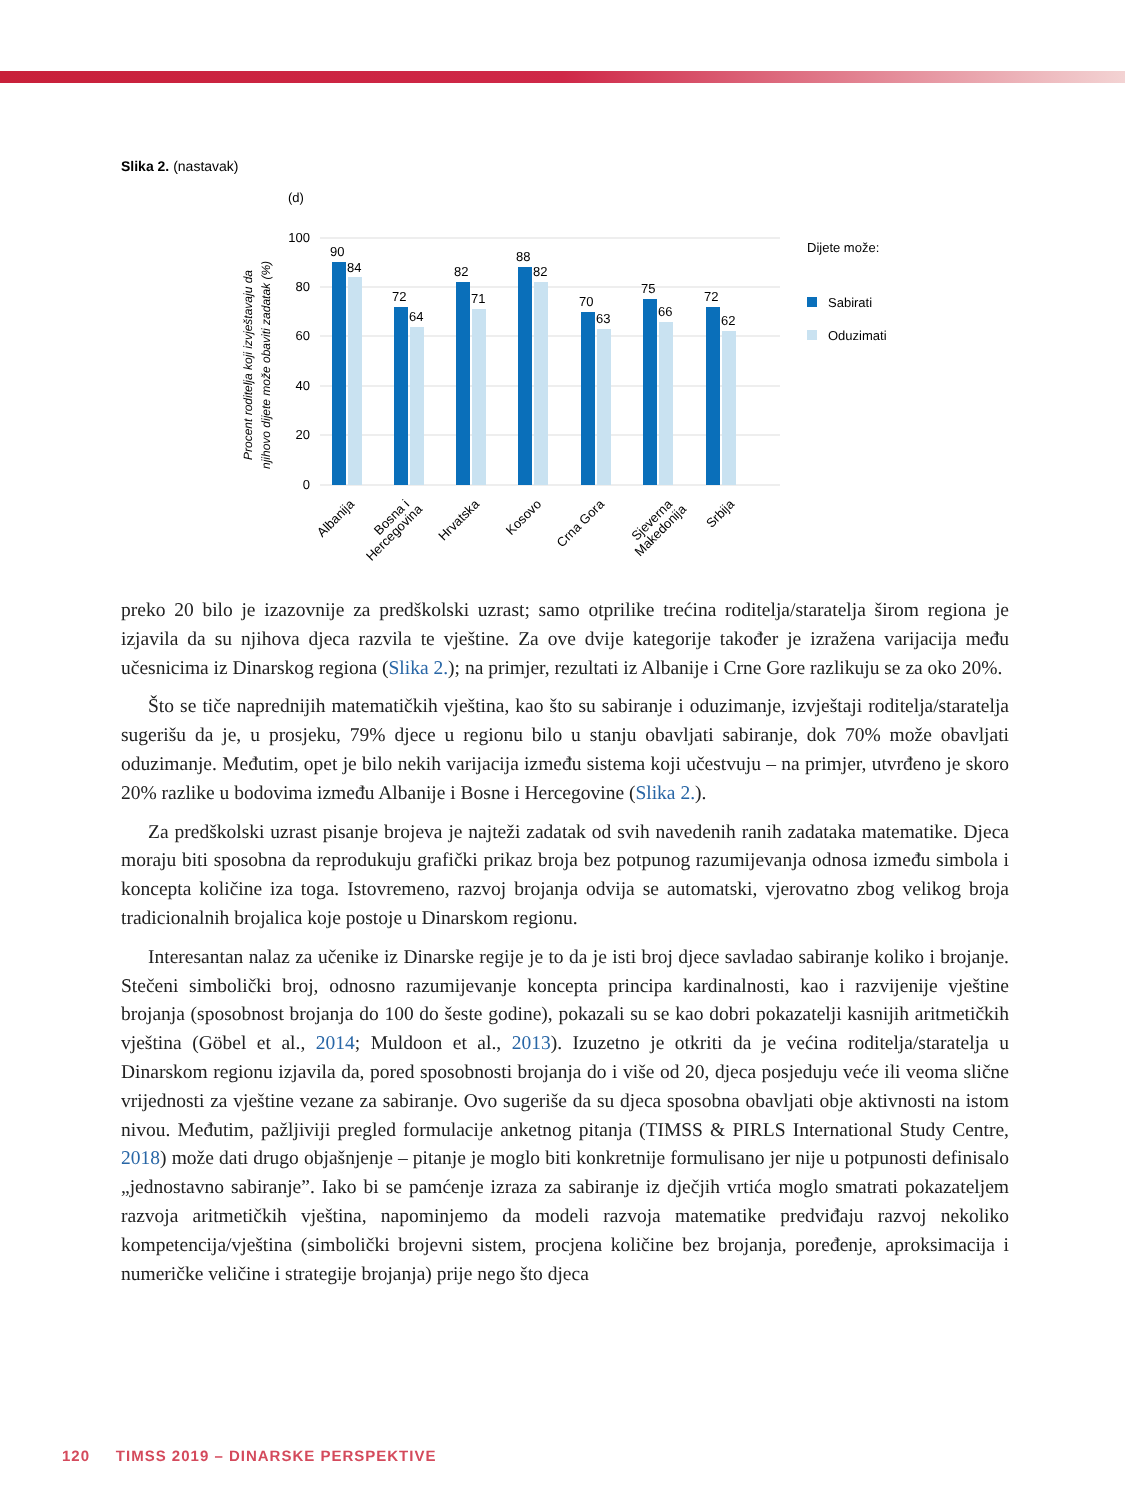Slika 2. (nastavak)
(d)
100
80
60
40
20
0
Procent roditelja koji izvještavaju da
njihovo dijete može obaviti zadatak (%)
90
84
72
64
82
71
88
82
70
63
75
66
72
62
Albanija
Bosna i
Hercegovina
Hrvatska
Kosovo
Crna Gora
Sjeverna
Makedonija
Srbija
Dijete može:
Sabirati
Oduzimati
preko 20 bilo je izazovnije za predškolski uzrast; samo otprilike trećina roditelja/staratelja širom regiona je izjavila da su njihova djeca razvila te vještine. Za ove dvije kategorije također je izražena varijacija među učesnicima iz Dinarskog regiona (Slika 2.); na primjer, rezultati iz Albanije i Crne Gore razlikuju se za oko 20%.
Što se tiče naprednijih matematičkih vještina, kao što su sabiranje i oduzimanje, izvještaji roditelja/staratelja sugerišu da je, u prosjeku, 79% djece u regionu bilo u stanju obavljati sabiranje, dok 70% može obavljati oduzimanje. Međutim, opet je bilo nekih varijacija između sistema koji učestvuju – na primjer, utvrđeno je skoro 20% razlike u bodovima između Albanije i Bosne i Hercegovine (Slika 2.).
Za predškolski uzrast pisanje brojeva je najteži zadatak od svih navedenih ranih zadataka matematike. Djeca moraju biti sposobna da reprodukuju grafički prikaz broja bez potpunog razumijevanja odnosa između simbola i koncepta količine iza toga. Istovremeno, razvoj brojanja odvija se automatski, vjerovatno zbog velikog broja tradicionalnih brojalica koje postoje u Dinarskom regionu.
Interesantan nalaz za učenike iz Dinarske regije je to da je isti broj djece savladao sabiranje koliko i brojanje. Stečeni simbolički broj, odnosno razumijevanje koncepta principa kardinalnosti, kao i razvijenije vještine brojanja (sposobnost brojanja do 100 do šeste godine), pokazali su se kao dobri pokazatelji kasnijih aritmetičkih vještina (Göbel et al., 2014; Muldoon et al., 2013). Izuzetno je otkriti da je većina roditelja/staratelja u Dinarskom regionu izjavila da, pored sposobnosti brojanja do i više od 20, djeca posjeduju veće ili veoma slične vrijednosti za vještine vezane za sabiranje. Ovo sugeriše da su djeca sposobna obavljati obje aktivnosti na istom nivou. Međutim, pažljiviji pregled formulacije anketnog pitanja (TIMSS & PIRLS International Study Centre, 2018) može dati drugo objašnjenje – pitanje je moglo biti konkretnije formulisano jer nije u potpunosti definisalo „jednostavno sabiranje”. Iako bi se pamćenje izraza za sabiranje iz dječjih vrtića moglo smatrati pokazateljem razvoja aritmetičkih vještina, napominjemo da modeli razvoja matematike predviđaju razvoj nekoliko kompetencija/vještina (simbolički brojevni sistem, procjena količine bez brojanja, poređenje, aproksimacija i numeričke veličine i strategije brojanja) prije nego što djeca
120 TIMSS 2019 – DINARSKE PERSPEKTIVE